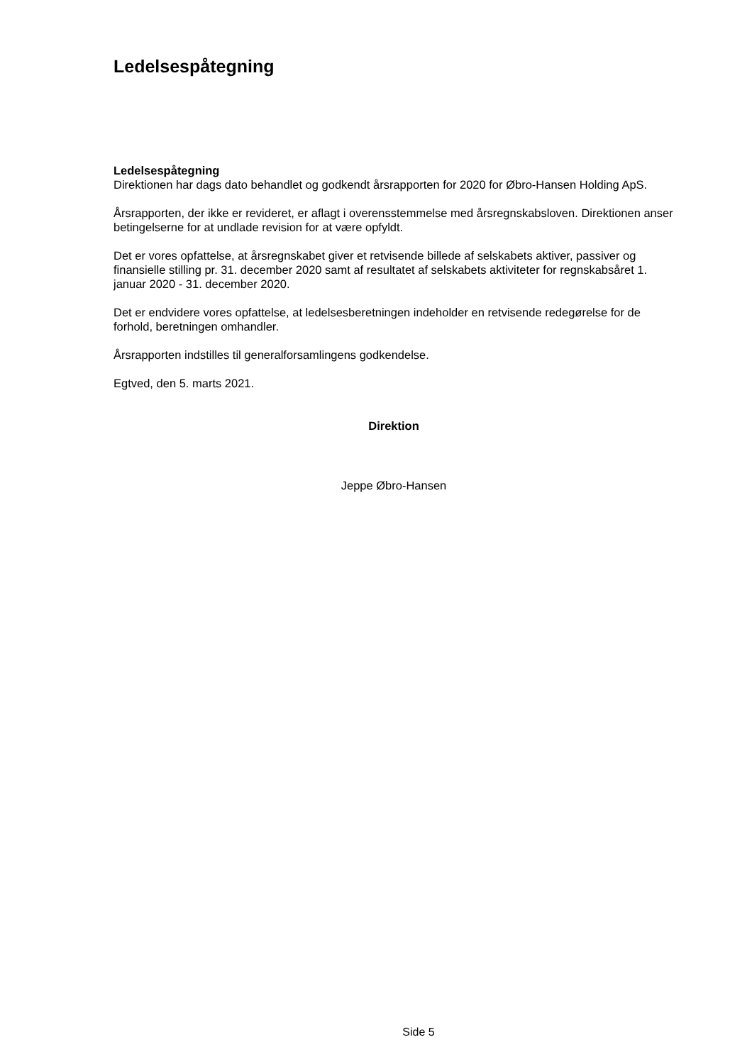Ledelsespåtegning
Ledelsespåtegning
Direktionen har dags dato behandlet og godkendt årsrapporten for 2020 for Øbro-Hansen Holding ApS.
Årsrapporten, der ikke er revideret, er aflagt i overensstemmelse med årsregnskabsloven. Direktionen anser betingelserne for at undlade revision for at være opfyldt.
Det er vores opfattelse, at årsregnskabet giver et retvisende billede af selskabets aktiver, passiver og finansielle stilling pr. 31. december 2020 samt af resultatet af selskabets aktiviteter for regnskabsåret 1. januar 2020 - 31. december 2020.
Det er endvidere vores opfattelse, at ledelsesberetningen indeholder en retvisende redegørelse for de forhold, beretningen omhandler.
Årsrapporten indstilles til generalforsamlingens godkendelse.
Egtved, den 5. marts 2021.
Direktion
Jeppe Øbro-Hansen
Side 5